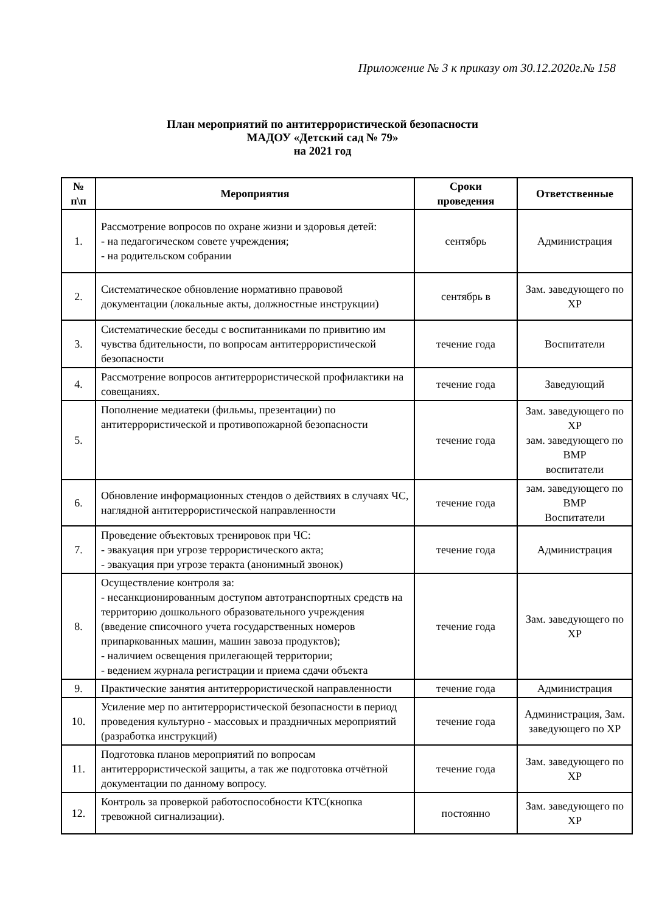Приложение № 3 к приказу от 30.12.2020г.№ 158
План мероприятий по антитеррористической безопасности
МАДОУ «Детский сад № 79»
на 2021 год
| № п\п | Мероприятия | Сроки проведения | Ответственные |
| --- | --- | --- | --- |
| 1. | Рассмотрение вопросов по охране жизни и здоровья детей: - на педагогическом совете учреждения; - на родительском собрании | сентябрь | Администрация |
| 2. | Систематическое обновление нормативно правовой документации (локальные акты, должностные инструкции) | сентябрь в | Зам. заведующего по ХР |
| 3. | Систематические беседы с воспитанниками по привитию им чувства бдительности, по вопросам антитеррористической безопасности | течение года | Воспитатели |
| 4. | Рассмотрение вопросов антитеррористической профилактики на совещаниях. | течение года | Заведующий |
| 5. | Пополнение медиатеки (фильмы, презентации) по антитеррористической и противопожарной безопасности | течение года | Зам. заведующего по ХР зам. заведующего по ВМР воспитатели |
| 6. | Обновление информационных стендов о действиях в случаях ЧС, наглядной антитеррористической направленности | течение года | зам. заведующего по ВМР Воспитатели |
| 7. | Проведение объектовых тренировок при ЧС: - эвакуация при угрозе террористического акта; - эвакуация при угрозе теракта (анонимный звонок) | течение года | Администрация |
| 8. | Осуществление контроля за: - несанкционированным доступом автотранспортных средств на территорию дошкольного образовательного учреждения (введение списочного учета государственных номеров припаркованных машин, машин завоза продуктов); - наличием освещения прилегающей территории; - ведением журнала регистрации и приема сдачи объекта | течение года | Зам. заведующего по ХР |
| 9. | Практические занятия антитеррористической направленности | течение года | Администрация |
| 10. | Усиление мер по антитеррористической безопасности в период проведения культурно - массовых и праздничных мероприятий (разработка инструкций) | течение года | Администрация, Зам. заведующего по ХР |
| 11. | Подготовка планов мероприятий по вопросам антитеррористической защиты, а так же подготовка отчётной документации по данному вопросу. | течение года | Зам. заведующего по ХР |
| 12. | Контроль за проверкой работоспособности КТС(кнопка тревожной сигнализации). | постоянно | Зам. заведующего по ХР |